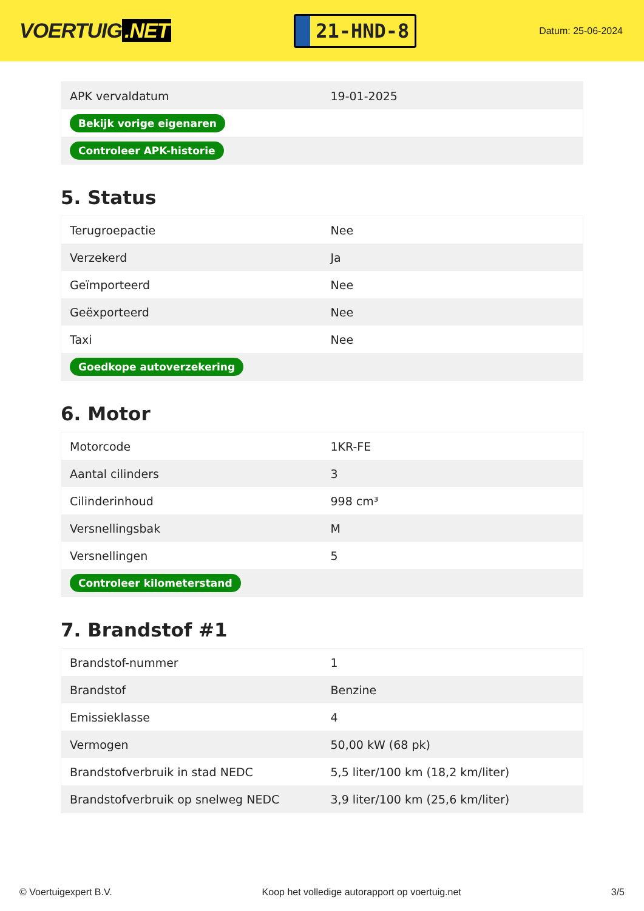VOERTUIG.NET
21-HND-8
Datum: 25-06-2024
| APK vervaldatum | 19-01-2025 |
| Bekijk vorige eigenaren | |
| Controleer APK-historie | |
5. Status
| Terugroepactie | Nee |
| Verzekerd | Ja |
| Geïmporteerd | Nee |
| Geëxporteerd | Nee |
| Taxi | Nee |
| Goedkope autoverzekering | |
6. Motor
| Motorcode | 1KR-FE |
| Aantal cilinders | 3 |
| Cilinderinhoud | 998 cm³ |
| Versnellingsbak | M |
| Versnellingen | 5 |
| Controleer kilometerstand | |
7. Brandstof #1
| Brandstof-nummer | 1 |
| Brandstof | Benzine |
| Emissieklasse | 4 |
| Vermogen | 50,00 kW (68 pk) |
| Brandstofverbruik in stad NEDC | 5,5 liter/100 km (18,2 km/liter) |
| Brandstofverbruik op snelweg NEDC | 3,9 liter/100 km (25,6 km/liter) |
© Voertuigexpert B.V. Koop het volledige autorapport op voertuig.net 3/5